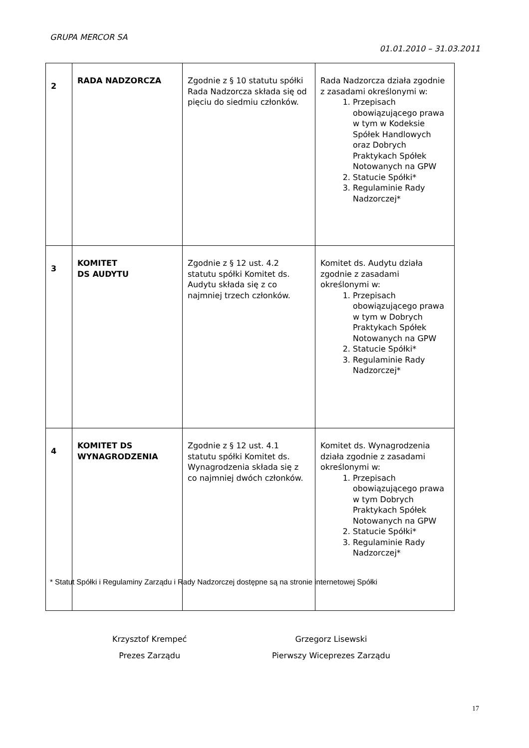GRUPA MERCOR SA
01.01.2010 – 31.03.2011
| 2 | RADA NADZORCZA | Zgodnie z § 10 statutu spółki Rada Nadzorcza składa się od pięciu do siedmiu członków. | Rada Nadzorcza działa zgodnie z zasadami określonymi w: 1. Przepisach obowiązującego prawa w tym w Kodeksie Spółek Handlowych oraz Dobrych Praktykach Spółek Notowanych na GPW 2. Statucie Spółki* 3. Regulaminie Rady Nadzorczej* |
| 3 | KOMITET DS AUDYTU | Zgodnie z § 12 ust. 4.2 statutu spółki Komitet ds. Audytu składa się z co najmniej trzech członków. | Komitet ds. Audytu działa zgodnie z zasadami określonymi w: 1. Przepisach obowiązującego prawa w tym w Dobrych Praktykach Spółek Notowanych na GPW 2. Statucie Spółki* 3. Regulaminie Rady Nadzorczej* |
| 4 | KOMITET DS WYNAGRODZENIA | Zgodnie z § 12 ust. 4.1 statutu spółki Komitet ds. Wynagrodzenia składa się z co najmniej dwóch członków. | Komitet ds. Wynagrodzenia działa zgodnie z zasadami określonymi w: 1. Przepisach obowiązującego prawa w tym Dobrych Praktykach Spółek Notowanych na GPW 2. Statucie Spółki* 3. Regulaminie Rady Nadzorczej* |
* Statut Spółki i Regulaminy Zarządu i Rady Nadzorczej dostępne są na stronie internetowej Spółki
Krzysztof Krempeć
Prezes Zarządu
Grzegorz Lisewski
Pierwszy Wiceprezes Zarządu
17